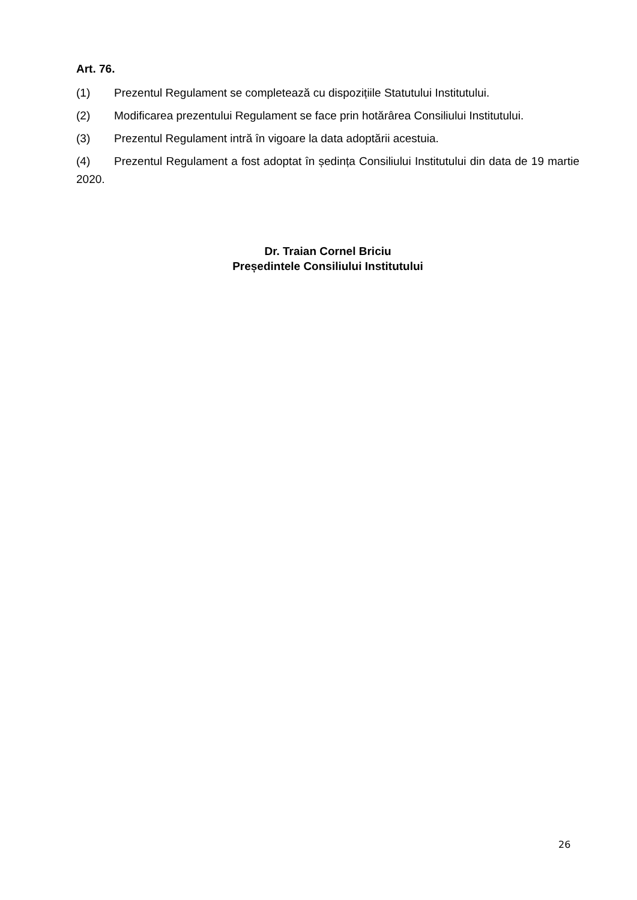Art. 76.
(1) Prezentul Regulament se completează cu dispozițiile Statutului Institutului.
(2) Modificarea prezentului Regulament se face prin hotărârea Consiliului Institutului.
(3) Prezentul Regulament intră în vigoare la data adoptării acestuia.
(4) Prezentul Regulament a fost adoptat în ședința Consiliului Institutului din data de 19 martie 2020.
Dr. Traian Cornel Briciu
Președintele Consiliului Institutului
26